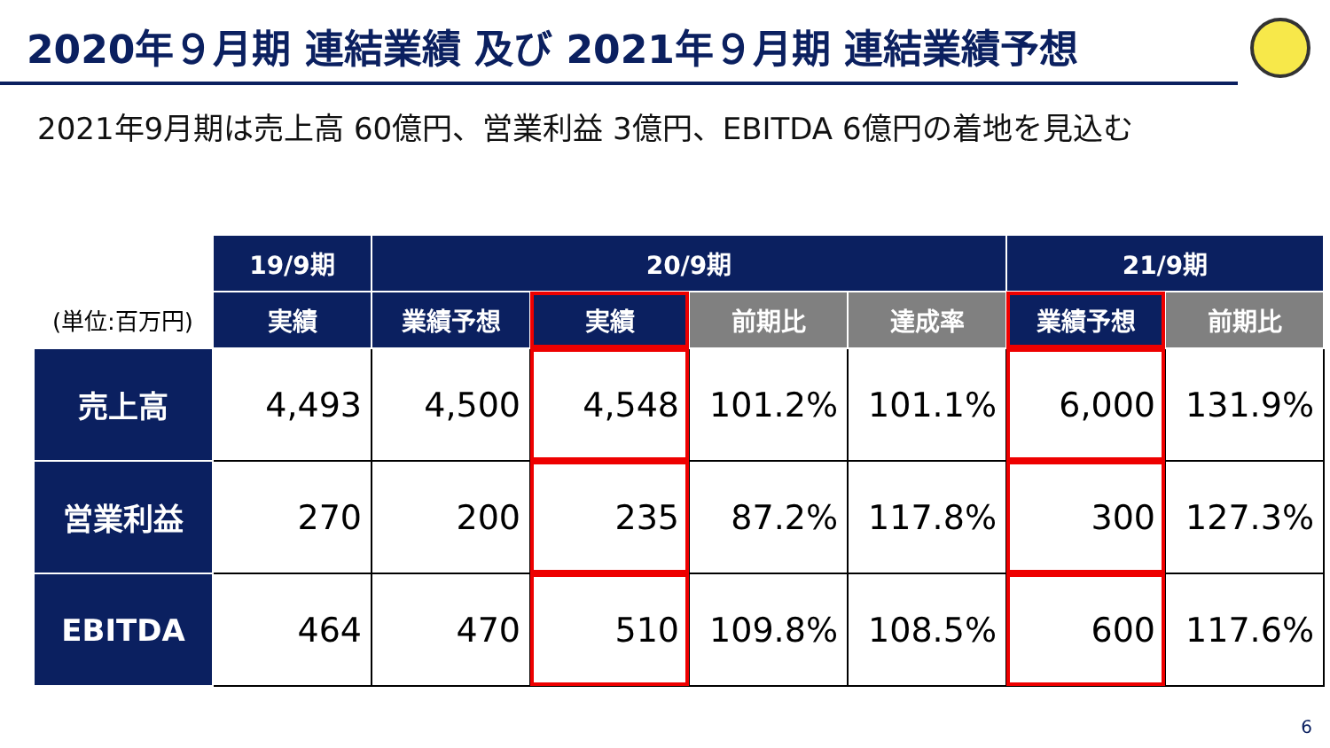2020年９月期 連結業績 及び 2021年９月期 連結業績予想
2021年9月期は売上高 60億円、営業利益 3億円、EBITDA 6億円の着地を見込む
| | 19/9期 | 20/9期 | | | | 21/9期 | |
| --- | --- | --- | --- | --- | --- | --- | --- |
| (単位:百万円) | 実績 | 業績予想 | 実績 | 前期比 | 達成率 | 業績予想 | 前期比 |
| 売上高 | 4,493 | 4,500 | 4,548 | 101.2% | 101.1% | 6,000 | 131.9% |
| 営業利益 | 270 | 200 | 235 | 87.2% | 117.8% | 300 | 127.3% |
| EBITDA | 464 | 470 | 510 | 109.8% | 108.5% | 600 | 117.6% |
6